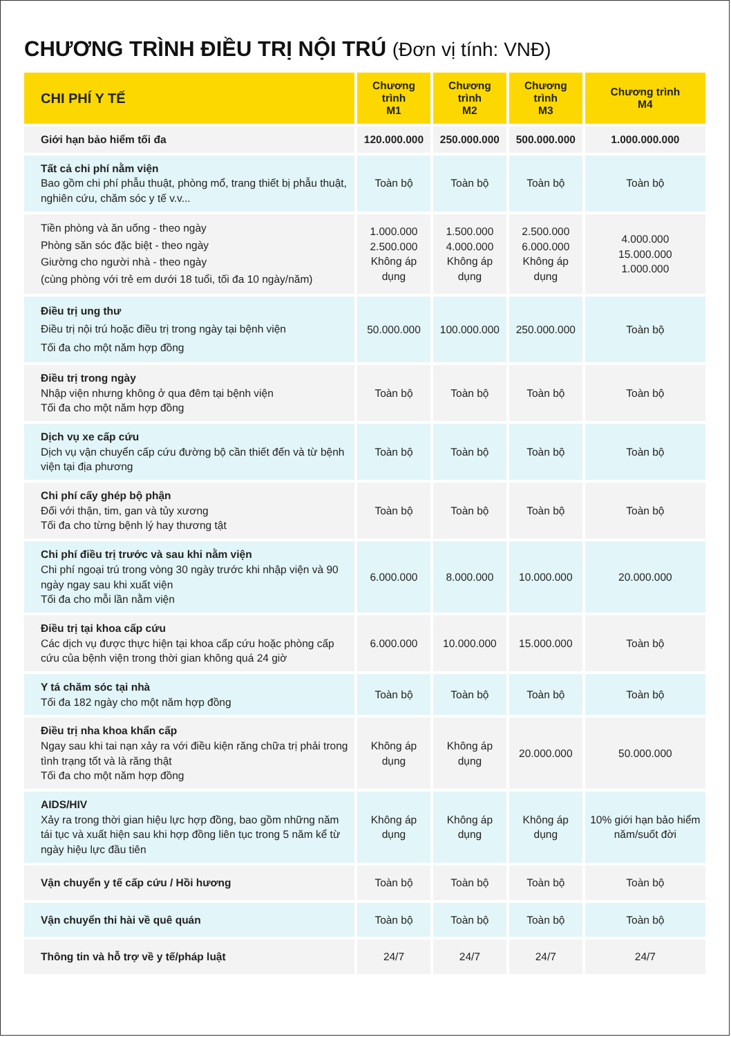CHƯƠNG TRÌNH ĐIỀU TRỊ NỘI TRÚ (Đơn vị tính: VNĐ)
| CHI PHÍ Y TẾ | Chương trình M1 | Chương trình M2 | Chương trình M3 | Chương trình M4 |
| --- | --- | --- | --- | --- |
| Giới hạn bảo hiểm tối đa | 120.000.000 | 250.000.000 | 500.000.000 | 1.000.000.000 |
| Tất cả chi phí nằm viện Bao gồm chi phí phẫu thuật, phòng mổ, trang thiết bị phẫu thuật, nghiên cứu, chăm sóc y tế v.v... | Toàn bộ | Toàn bộ | Toàn bộ | Toàn bộ |
| Tiền phòng và ăn uống - theo ngày Phòng săn sóc đặc biệt - theo ngày Giường cho người nhà - theo ngày (cùng phòng với trẻ em dưới 18 tuổi, tối đa 10 ngày/năm) | 1.000.000 2.500.000 Không áp dụng | 1.500.000 4.000.000 Không áp dụng | 2.500.000 6.000.000 Không áp dụng | 4.000.000 15.000.000 1.000.000 |
| Điều trị ung thư Điều trị nội trú hoặc điều trị trong ngày tại bệnh viện Tối đa cho một năm hợp đồng | 50.000.000 | 100.000.000 | 250.000.000 | Toàn bộ |
| Điều trị trong ngày Nhập viện nhưng không ở qua đêm tại bệnh viện Tối đa cho một năm hợp đồng | Toàn bộ | Toàn bộ | Toàn bộ | Toàn bộ |
| Dịch vụ xe cấp cứu Dịch vụ vận chuyển cấp cứu đường bộ cần thiết đến và từ bệnh viện tại địa phương | Toàn bộ | Toàn bộ | Toàn bộ | Toàn bộ |
| Chi phí cấy ghép bộ phận Đối với thận, tim, gan và tủy xương Tối đa cho từng bệnh lý hay thương tật | Toàn bộ | Toàn bộ | Toàn bộ | Toàn bộ |
| Chi phí điều trị trước và sau khi nằm viện Chi phí ngoại trú trong vòng 30 ngày trước khi nhập viện và 90 ngày ngay sau khi xuất viện Tối đa cho mỗi lần nằm viện | 6.000.000 | 8.000.000 | 10.000.000 | 20.000.000 |
| Điều trị tại khoa cấp cứu Các dịch vụ được thực hiện tại khoa cấp cứu hoặc phòng cấp cứu của bệnh viện trong thời gian không quá 24 giờ | 6.000.000 | 10.000.000 | 15.000.000 | Toàn bộ |
| Y tá chăm sóc tại nhà Tối đa 182 ngày cho một năm hợp đồng | Toàn bộ | Toàn bộ | Toàn bộ | Toàn bộ |
| Điều trị nha khoa khẩn cấp Ngay sau khi tai nạn xảy ra với điều kiện răng chữa trị phải trong tình trạng tốt và là răng thật Tối đa cho một năm hợp đồng | Không áp dụng | Không áp dụng | 20.000.000 | 50.000.000 |
| AIDS/HIV Xảy ra trong thời gian hiệu lực hợp đồng, bao gồm những năm tái tục và xuất hiện sau khi hợp đồng liên tục trong 5 năm kể từ ngày hiệu lực đầu tiên | Không áp dụng | Không áp dụng | Không áp dụng | 10% giới hạn bảo hiểm năm/suốt đời |
| Vận chuyển y tế cấp cứu / Hồi hương | Toàn bộ | Toàn bộ | Toàn bộ | Toàn bộ |
| Vận chuyển thi hài về quê quán | Toàn bộ | Toàn bộ | Toàn bộ | Toàn bộ |
| Thông tin và hỗ trợ về y tế/pháp luật | 24/7 | 24/7 | 24/7 | 24/7 |